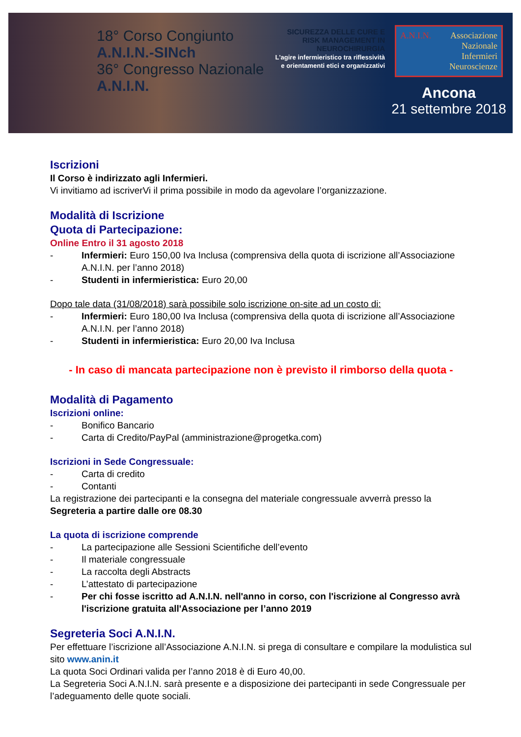18° Corso Congiunto A.N.I.N.-SINch
36° Congresso Nazionale A.N.I.N.
SICUREZZA DELLE CURE E RISK MANAGEMENT IN NEUROCHIRURGIA
L'agire infermieristico tra riflessività e orientamenti etici e organizzativi
A.N.I.N. Associazione
Nazionale
Infermieri
Neuroscienze
Ancona
21 settembre 2018
Iscrizioni
Il Corso è indirizzato agli Infermieri.
Vi invitiamo ad iscriverVi il prima possibile in modo da agevolare l’organizzazione.
Modalità di Iscrizione
Quota di Partecipazione:
Online Entro il 31 agosto 2018
- Infermieri: Euro 150,00 Iva Inclusa (comprensiva della quota di iscrizione all’Associazione A.N.I.N. per l’anno 2018)
- Studenti in infermieristica: Euro 20,00
Dopo tale data (31/08/2018) sarà possibile solo iscrizione on-site ad un costo di:
- Infermieri: Euro 180,00 Iva Inclusa (comprensiva della quota di iscrizione all’Associazione A.N.I.N. per l’anno 2018)
- Studenti in infermieristica: Euro 20,00 Iva Inclusa
- In caso di mancata partecipazione non è previsto il rimborso della quota -
Modalità di Pagamento
Iscrizioni online:
- Bonifico Bancario
- Carta di Credito/PayPal (amministrazione@progetka.com)
Iscrizioni in Sede Congressuale:
- Carta di credito
- Contanti
La registrazione dei partecipanti e la consegna del materiale congressuale avverrà presso la Segreteria a partire dalle ore 08.30
La quota di iscrizione comprende
- La partecipazione alle Sessioni Scientifiche dell’evento
- Il materiale congressuale
- La raccolta degli Abstracts
- L’attestato di partecipazione
- Per chi fosse iscritto ad A.N.I.N. nell'anno in corso, con l'iscrizione al Congresso avrà l'iscrizione gratuita all'Associazione per l’anno 2019
Segreteria Soci A.N.I.N.
Per effettuare l’iscrizione all’Associazione A.N.I.N. si prega di consultare e compilare la modulistica sul sito www.anin.it
La quota Soci Ordinari valida per l’anno 2018 è di Euro 40,00.
La Segreteria Soci A.N.I.N. sarà presente e a disposizione dei partecipanti in sede Congressuale per l’adeguamento delle quote sociali.